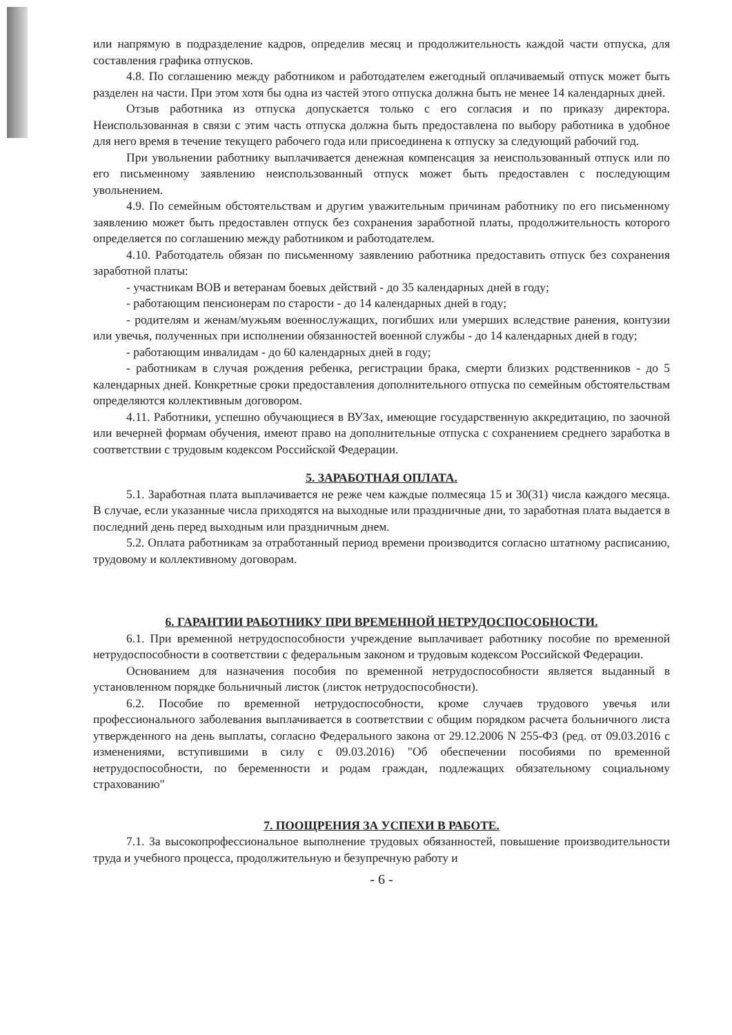или напрямую в подразделение кадров, определив месяц и продолжительность каждой части отпуска, для составления графика отпусков.
4.8. По соглашению между работником и работодателем ежегодный оплачиваемый отпуск может быть разделен на части. При этом хотя бы одна из частей этого отпуска должна быть не менее 14 календарных дней.
Отзыв работника из отпуска допускается только с его согласия и по приказу директора. Неиспользованная в связи с этим часть отпуска должна быть предоставлена по выбору работника в удобное для него время в течение текущего рабочего года или присоединена к отпуску за следующий рабочий год.
При увольнении работнику выплачивается денежная компенсация за неиспользованный отпуск или по его письменному заявлению неиспользованный отпуск может быть предоставлен с последующим увольнением.
4.9. По семейным обстоятельствам и другим уважительным причинам работнику по его письменному заявлению может быть предоставлен отпуск без сохранения заработной платы, продолжительность которого определяется по соглашению между работником и работодателем.
4.10. Работодатель обязан по письменному заявлению работника предоставить отпуск без сохранения заработной платы:
- участникам ВОВ и ветеранам боевых действий - до 35 календарных дней в году;
- работающим пенсионерам по старости - до 14 календарных дней в году;
- родителям и женам/мужьям военнослужащих, погибших или умерших вследствие ранения, контузии или увечья, полученных при исполнении обязанностей военной службы - до 14 календарных дней в году;
- работающим инвалидам - до 60 календарных дней в году;
- работникам в случая рождения ребенка, регистрации брака, смерти близких родственников - до 5 календарных дней. Конкретные сроки предоставления дополнительного отпуска по семейным обстоятельствам определяются коллективным договором.
4.11. Работники, успешно обучающиеся в ВУЗах, имеющие государственную аккредитацию, по заочной или вечерней формам обучения, имеют право на дополнительные отпуска с сохранением среднего заработка в соответствии с трудовым кодексом Российской Федерации.
5. ЗАРАБОТНАЯ ОПЛАТА.
5.1. Заработная плата выплачивается не реже чем каждые полмесяца 15 и 30(31) числа каждого месяца. В случае, если указанные числа приходятся на выходные или праздничные дни, то заработная плата выдается в последний день перед выходным или праздничным днем.
5.2. Оплата работникам за отработанный период времени производится согласно штатному расписанию, трудовому и коллективному договорам.
6. ГАРАНТИИ РАБОТНИКУ ПРИ ВРЕМЕННОЙ НЕТРУДОСПОСОБНОСТИ.
6.1. При временной нетрудоспособности учреждение выплачивает работнику пособие по временной нетрудоспособности в соответствии с федеральным законом и трудовым кодексом Российской Федерации.
Основанием для назначения пособия по временной нетрудоспособности является выданный в установленном порядке больничный листок (листок нетрудоспособности).
6.2. Пособие по временной нетрудоспособности, кроме случаев трудового увечья или профессионального заболевания выплачивается в соответствии с общим порядком расчета больничного листа утвержденного на день выплаты, согласно Федерального закона от 29.12.2006 N 255-ФЗ (ред. от 09.03.2016 с изменениями, вступившими в силу с 09.03.2016) "Об обеспечении пособиями по временной нетрудоспособности, по беременности и родам граждан, подлежащих обязательному социальному страхованию"
7. ПООЩРЕНИЯ ЗА УСПЕХИ В РАБОТЕ.
7.1. За высокопрофессиональное выполнение трудовых обязанностей, повышение производительности труда и учебного процесса, продолжительную и безупречную работу и
- 6 -